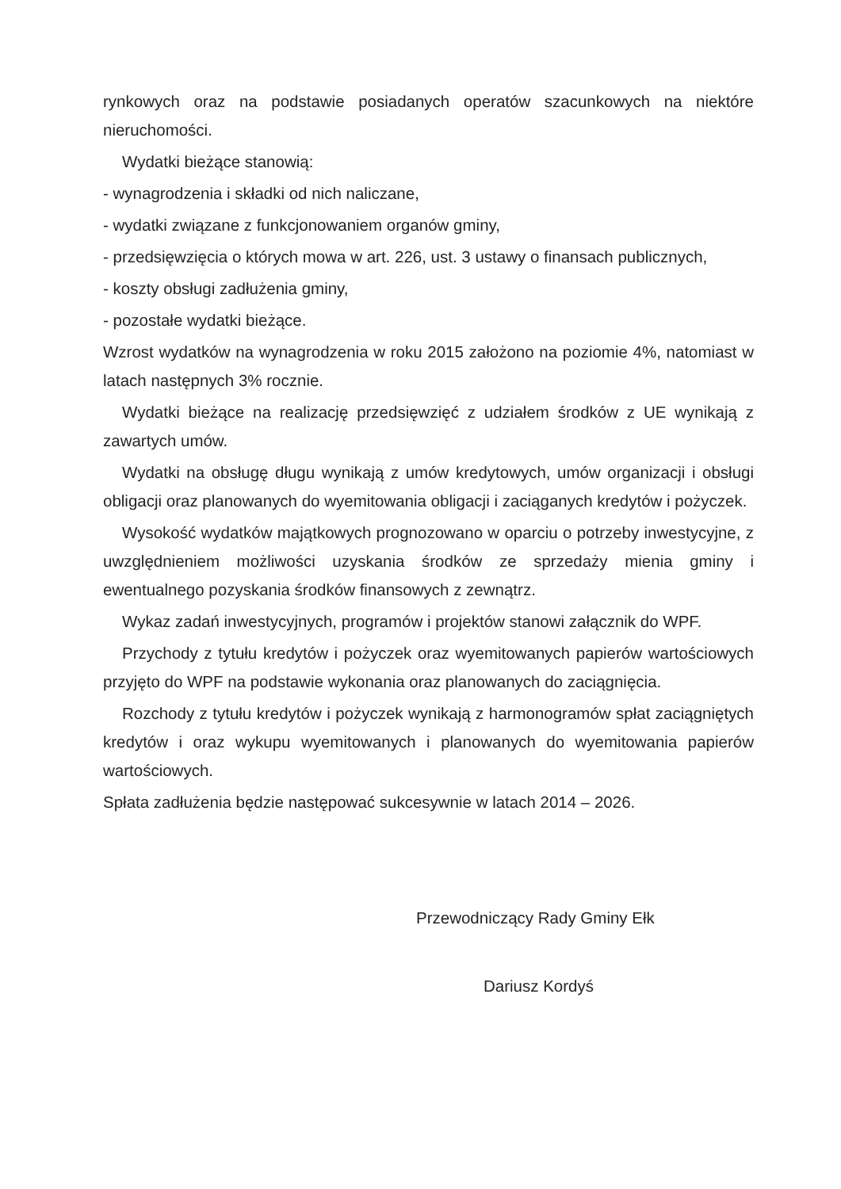rynkowych oraz na podstawie posiadanych operatów szacunkowych na niektóre nieruchomości.
Wydatki bieżące stanowią:
- wynagrodzenia i składki od nich naliczane,
- wydatki związane z funkcjonowaniem organów gminy,
- przedsięwzięcia o których mowa w art. 226, ust. 3 ustawy o finansach publicznych,
- koszty obsługi zadłużenia gminy,
- pozostałe wydatki bieżące.
Wzrost wydatków na wynagrodzenia w roku 2015 założono na poziomie 4%, natomiast w latach następnych 3% rocznie.
Wydatki bieżące na realizację przedsięwzięć z udziałem środków z UE wynikają z zawartych umów.
Wydatki na obsługę długu wynikają z umów kredytowych, umów organizacji i obsługi obligacji oraz planowanych do wyemitowania obligacji i zaciąganych kredytów i pożyczek.
Wysokość wydatków majątkowych prognozowano w oparciu o potrzeby inwestycyjne, z uwzględnieniem możliwości uzyskania środków ze sprzedaży mienia gminy i ewentualnego pozyskania środków finansowych z zewnątrz.
Wykaz zadań inwestycyjnych, programów i projektów stanowi załącznik do WPF.
Przychody z tytułu kredytów i pożyczek oraz wyemitowanych papierów wartościowych przyjęto do WPF na podstawie wykonania oraz planowanych do zaciągnięcia.
Rozchody z tytułu kredytów i pożyczek wynikają z harmonogramów spłat zaciągniętych kredytów i oraz wykupu wyemitowanych i planowanych do wyemitowania papierów wartościowych.
Spłata zadłużenia będzie następować sukcesywnie w latach 2014 – 2026.
Przewodniczący Rady Gminy Ełk
Dariusz Kordyś